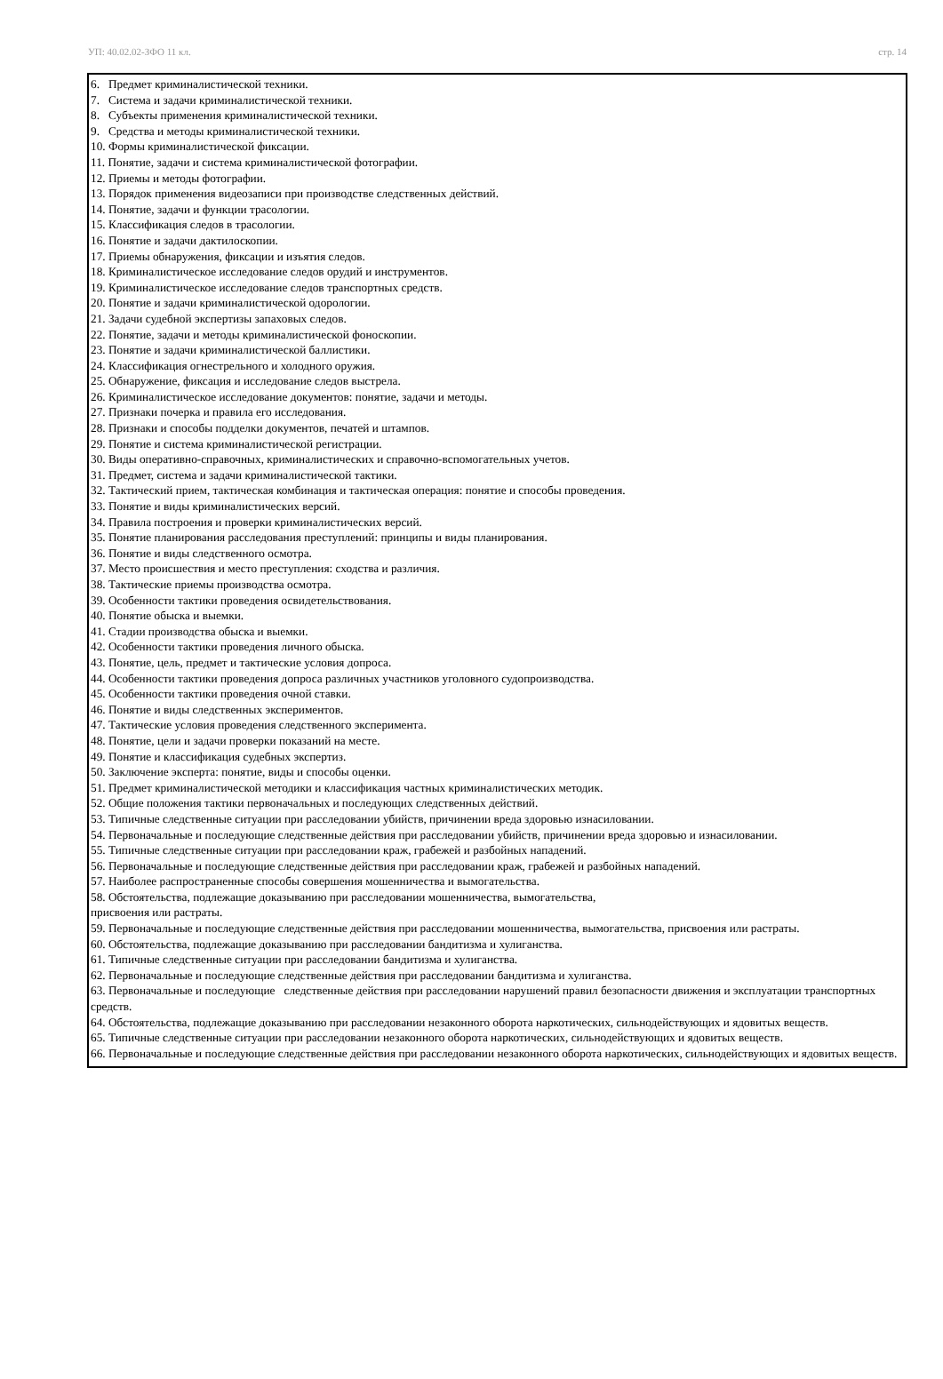УП: 40.02.02-ЗФО 11 кл. стр. 14
6. Предмет криминалистической техники.
7. Система и задачи криминалистической техники.
8. Субъекты применения криминалистической техники.
9. Средства и методы криминалистической техники.
10. Формы криминалистической фиксации.
11. Понятие, задачи и система криминалистической фотографии.
12. Приемы и методы фотографии.
13. Порядок применения видеозаписи при производстве следственных действий.
14. Понятие, задачи и функции трасологии.
15. Классификация следов в трасологии.
16. Понятие и задачи дактилоскопии.
17. Приемы обнаружения, фиксации и изъятия следов.
18. Криминалистическое исследование следов орудий и инструментов.
19. Криминалистическое исследование следов транспортных средств.
20. Понятие и задачи криминалистической одорологии.
21. Задачи судебной экспертизы запаховых следов.
22. Понятие, задачи и методы криминалистической фоноскопии.
23. Понятие и задачи криминалистической баллистики.
24. Классификация огнестрельного и холодного оружия.
25. Обнаружение, фиксация и исследование следов выстрела.
26. Криминалистическое исследование документов: понятие, задачи и методы.
27. Признаки почерка и правила его исследования.
28. Признаки и способы подделки документов, печатей и штампов.
29. Понятие и система криминалистической регистрации.
30. Виды оперативно-справочных, криминалистических и справочно-вспомогательных учетов.
31. Предмет, система и задачи криминалистической тактики.
32. Тактический прием, тактическая комбинация и тактическая операция: понятие и способы проведения.
33. Понятие и виды криминалистических версий.
34. Правила построения и проверки криминалистических версий.
35. Понятие планирования расследования преступлений: принципы и виды планирования.
36. Понятие и виды следственного осмотра.
37. Место происшествия и место преступления: сходства и различия.
38. Тактические приемы производства осмотра.
39. Особенности тактики проведения освидетельствования.
40. Понятие обыска и выемки.
41. Стадии производства обыска и выемки.
42. Особенности тактики проведения личного обыска.
43. Понятие, цель, предмет и тактические условия допроса.
44. Особенности тактики проведения допроса различных участников уголовного судопроизводства.
45. Особенности тактики проведения очной ставки.
46. Понятие и виды следственных экспериментов.
47. Тактические условия проведения следственного эксперимента.
48. Понятие, цели и задачи проверки показаний на месте.
49. Понятие и классификация судебных экспертиз.
50. Заключение эксперта: понятие, виды и способы оценки.
51. Предмет криминалистической методики и классификация частных криминалистических методик.
52. Общие положения тактики первоначальных и последующих следственных действий.
53. Типичные следственные ситуации при расследовании убийств, причинении вреда здоровью изнасиловании.
54. Первоначальные и последующие следственные действия при расследовании убийств, причинении вреда здоровью и изнасиловании.
55. Типичные следственные ситуации при расследовании краж, грабежей и разбойных нападений.
56. Первоначальные и последующие следственные действия при расследовании краж, грабежей и разбойных нападений.
57. Наиболее распространенные способы совершения мошенничества и вымогательства.
58. Обстоятельства, подлежащие доказыванию при расследовании мошенничества, вымогательства,
присвоения или растраты.
59. Первоначальные и последующие следственные действия при расследовании мошенничества, вымогательства, присвоения или растраты.
60. Обстоятельства, подлежащие доказыванию при расследовании бандитизма и хулиганства.
61. Типичные следственные ситуации при расследовании бандитизма и хулиганства.
62. Первоначальные и последующие следственные действия при расследовании бандитизма и хулиганства.
63. Первоначальные и последующие следственные действия при расследовании нарушений правил безопасности движения и эксплуатации транспортных средств.
64. Обстоятельства, подлежащие доказыванию при расследовании незаконного оборота наркотических, сильнодействующих и ядовитых веществ.
65. Типичные следственные ситуации при расследовании незаконного оборота наркотических, сильнодействующих и ядовитых веществ.
66. Первоначальные и последующие следственные действия при расследовании незаконного оборота наркотических, сильнодействующих и ядовитых веществ.